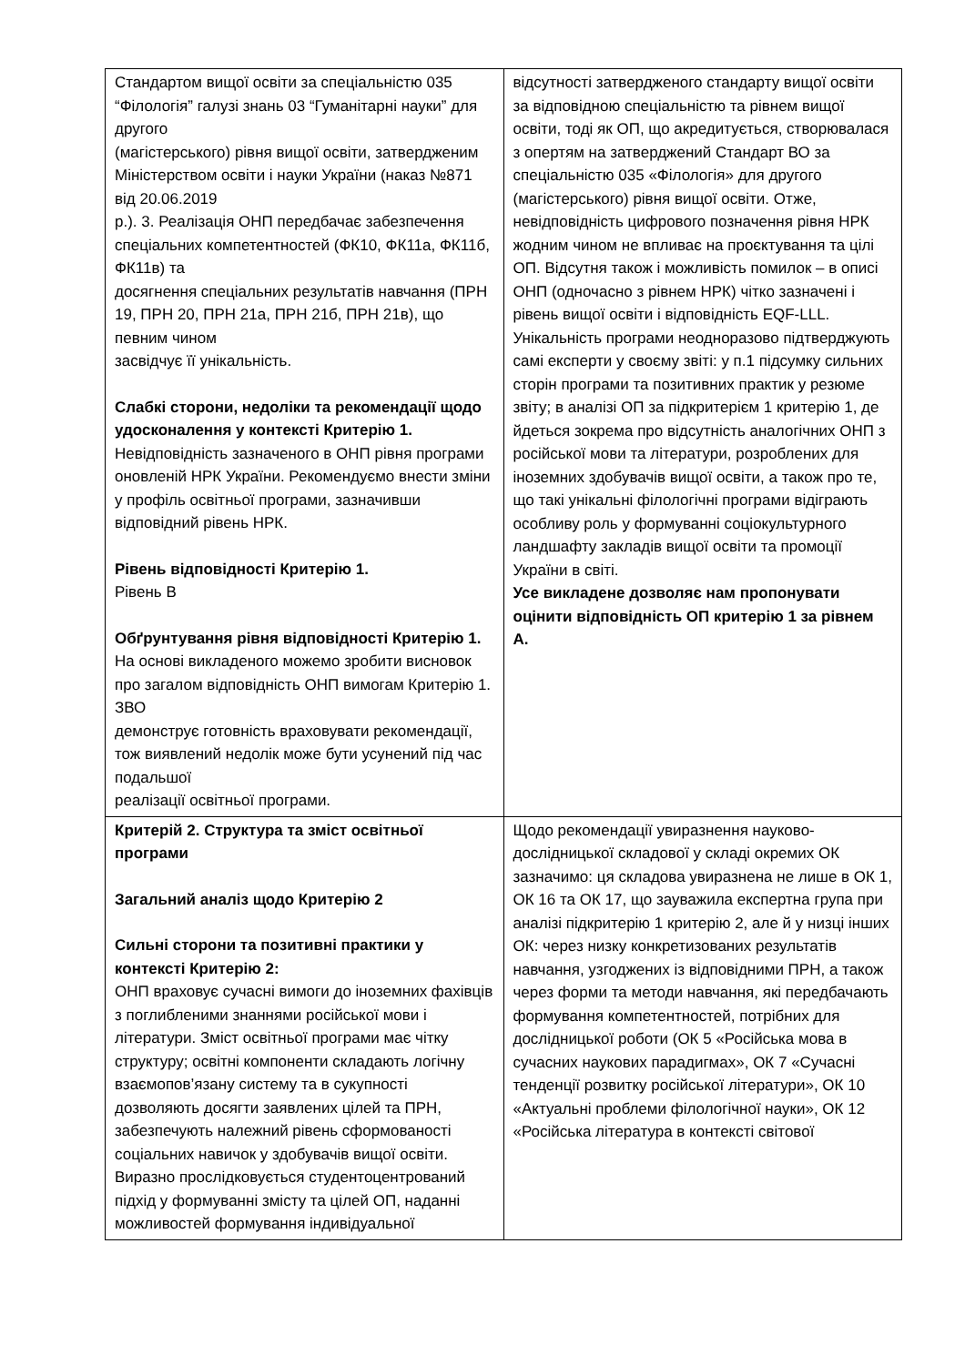| Стандартом вищої освіти за спеціальністю 035 “Філологія” галузі знань 03 “Гуманітарні науки” для другого (магістерського) рівня вищої освіти, затвердженим Міністерством освіти і науки України (наказ №871 від 20.06.2019 р.). 3. Реалізація ОНП передбачає забезпечення спеціальних компетентностей (ФК10, ФК11а, ФК11б, ФК11в) та досягнення спеціальних результатів навчання (ПРН 19, ПРН 20, ПРН 21а, ПРН 21б, ПРН 21в), що певним чином засвідчує її унікальність. Слабкі сторони, недоліки та рекомендації щодо удосконалення у контексті Критерію 1. Невідповідність зазначеного в ОНП рівня програми оновленій НРК України. Рекомендуємо внести зміни у профіль освітньої програми, зазначивши відповідний рівень НРК. Рівень відповідності Критерію 1. Рівень B Обґрунтування рівня відповідності Критерію 1. На основі викладеного можемо зробити висновок про загалом відповідність ОНП вимогам Критерію 1. ЗВО демонструє готовність враховувати рекомендації, тож виявлений недолік може бути усунений під час подальшої реалізації освітньої програми. | відсутності затвердженого стандарту вищої освіти за відповідною спеціальністю та рівнем вищої освіти, тоді як ОП, що акредитується, створювалася з опертям на затверджений Стандарт ВО за спеціальністю 035 «Філологія» для другого (магістерського) рівня вищої освіти. Отже, невідповідність цифрового позначення рівня НРК жодним чином не впливає на проєктування та цілі ОП. Відсутня також і можливість помилок – в описі ОНП (одночасно з рівнем НРК) чітко зазначені і рівень вищої освіти і відповідність EQF-LLL. Унікальність програми неодноразово підтверджують самі експерти у своєму звіті: у п.1 підсумку сильних сторін програми та позитивних практик у резюме звіту; в аналізі ОП за підкритерієм 1 критерію 1, де йдеться зокрема про відсутність аналогічних ОНП з російської мови та літератури, розроблених для іноземних здобувачів вищої освіти, а також про те, що такі унікальні філологічні програми відіграють особливу роль у формуванні соціокультурного ландшафту закладів вищої освіти та промоції України в світі. Усе викладене дозволяє нам пропонувати оцінити відповідність ОП критерію 1 за рівнем А. |
| Критерій 2. Структура та зміст освітньої програми Загальний аналіз щодо Критерію 2 Сильні сторони та позитивні практики у контексті Критерію 2: ОНП враховує сучасні вимоги до іноземних фахівців з поглибленими знаннями російської мови і літератури. Зміст освітньої програми має чітку структуру; освітні компоненти складають логічну взаємопов’язану систему та в сукупності дозволяють досягти заявлених цілей та ПРН, забезпечують належний рівень сформованості соціальних навичок у здобувачів вищої освіти. Виразно прослідковується студентоцентрований підхід у формуванні змісту та цілей ОП, наданні можливостей формування індивідуальної | Щодо рекомендації увиразнення науково-дослідницької складової у складі окремих ОК зазначимо: ця складова увиразнена не лише в ОК 1, ОК 16 та ОК 17, що зауважила експертна група при аналізі підкритерію 1 критерію 2, але й у низці інших ОК: через низку конкретизованих результатів навчання, узгоджених із відповідними ПРН, а також через форми та методи навчання, які передбачають формування компетентностей, потрібних для дослідницької роботи (ОК 5 «Російська мова в сучасних наукових парадигмах», ОК 7 «Сучасні тенденції розвитку російської літератури», ОК 10 «Актуальні проблеми філологічної науки», ОК 12 «Російська література в контексті світової |